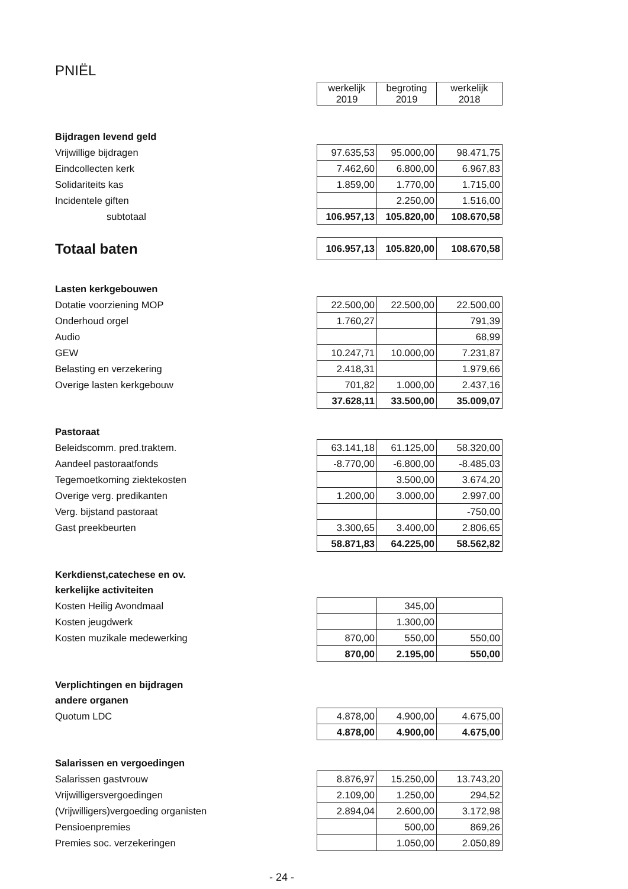PNIËL
| | werkelijk 2019 | begroting 2019 | werkelijk 2018 |
| Bijdragen levend geld | | | |
| Vrijwillige bijdragen | 97.635,53 | 95.000,00 | 98.471,75 |
| Eindcollecten kerk | 7.462,60 | 6.800,00 | 6.967,83 |
| Solidariteits kas | 1.859,00 | 1.770,00 | 1.715,00 |
| Incidentele giften | | 2.250,00 | 1.516,00 |
| subtotaal | 106.957,13 | 105.820,00 | 108.670,58 |
| Totaal baten | 106.957,13 | 105.820,00 | 108.670,58 |
| Lasten kerkgebouwen | | | |
| Dotatie voorziening MOP | 22.500,00 | 22.500,00 | 22.500,00 |
| Onderhoud orgel | 1.760,27 | | 791,39 |
| Audio | | | 68,99 |
| GEW | 10.247,71 | 10.000,00 | 7.231,87 |
| Belasting en verzekering | 2.418,31 | | 1.979,66 |
| Overige lasten kerkgebouw | 701,82 | 1.000,00 | 2.437,16 |
| | 37.628,11 | 33.500,00 | 35.009,07 |
| Pastoraat | | | |
| Beleidscomm. pred.traktem. | 63.141,18 | 61.125,00 | 58.320,00 |
| Aandeel pastoraatfonds | -8.770,00 | -6.800,00 | -8.485,03 |
| Tegemoetkoming ziektekosten | | 3.500,00 | 3.674,20 |
| Overige verg. predikanten | 1.200,00 | 3.000,00 | 2.997,00 |
| Verg. bijstand pastoraat | | | -750,00 |
| Gast preekbeurten | 3.300,65 | 3.400,00 | 2.806,65 |
| | 58.871,83 | 64.225,00 | 58.562,82 |
| Kerkdienst,catechese en ov. | | | |
| kerkelijke activiteiten | | | |
| Kosten Heilig Avondmaal | | 345,00 | |
| Kosten jeugdwerk | | 1.300,00 | |
| Kosten muzikale medewerking | 870,00 | 550,00 | 550,00 |
| | 870,00 | 2.195,00 | 550,00 |
| Verplichtingen en bijdragen | | | |
| andere organen | | | |
| Quotum LDC | 4.878,00 | 4.900,00 | 4.675,00 |
| | 4.878,00 | 4.900,00 | 4.675,00 |
| Salarissen en vergoedingen | | | |
| Salarissen gastvrouw | 8.876,97 | 15.250,00 | 13.743,20 |
| Vrijwilligersvergoedingen | 2.109,00 | 1.250,00 | 294,52 |
| (Vrijwilligers)vergoeding organisten | 2.894,04 | 2.600,00 | 3.172,98 |
| Pensioenpremies | | 500,00 | 869,26 |
| Premies soc. verzekeringen | | 1.050,00 | 2.050,89 |
- 24 -